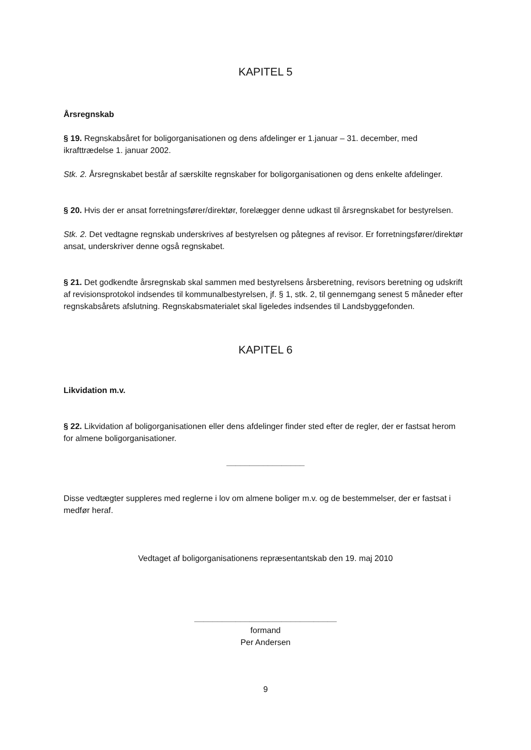KAPITEL 5
Årsregnskab
§ 19. Regnskabsåret for boligorganisationen og dens afdelinger er 1.januar – 31. december, med ikrafttrædelse 1. januar 2002.
Stk. 2. Årsregnskabet består af særskilte regnskaber for boligorganisationen og dens enkelte afdelinger.
§ 20. Hvis der er ansat forretningsfører/direktør, forelægger denne udkast til årsregnskabet for bestyrelsen.
Stk. 2. Det vedtagne regnskab underskrives af bestyrelsen og påtegnes af revisor. Er forretningsfører/direktør ansat, underskriver denne også regnskabet.
§ 21. Det godkendte årsregnskab skal sammen med bestyrelsens årsberetning, revisors beretning og udskrift af revisionsprotokol indsendes til kommunalbestyrelsen, jf. § 1, stk. 2, til gennemgang senest 5 måneder efter regnskabsårets afslutning. Regnskabsmaterialet skal ligeledes indsendes til Landsbyggefonden.
KAPITEL 6
Likvidation m.v.
§ 22. Likvidation af boligorganisationen eller dens afdelinger finder sted efter de regler, der er fastsat herom for almene boligorganisationer.
_________________
Disse vedtægter suppleres med reglerne i lov om almene boliger m.v. og de bestemmelser, der er fastsat i medfør heraf.
Vedtaget af boligorganisationens repræsentantskab den 19. maj 2010
_______________________________
formand
Per Andersen
9